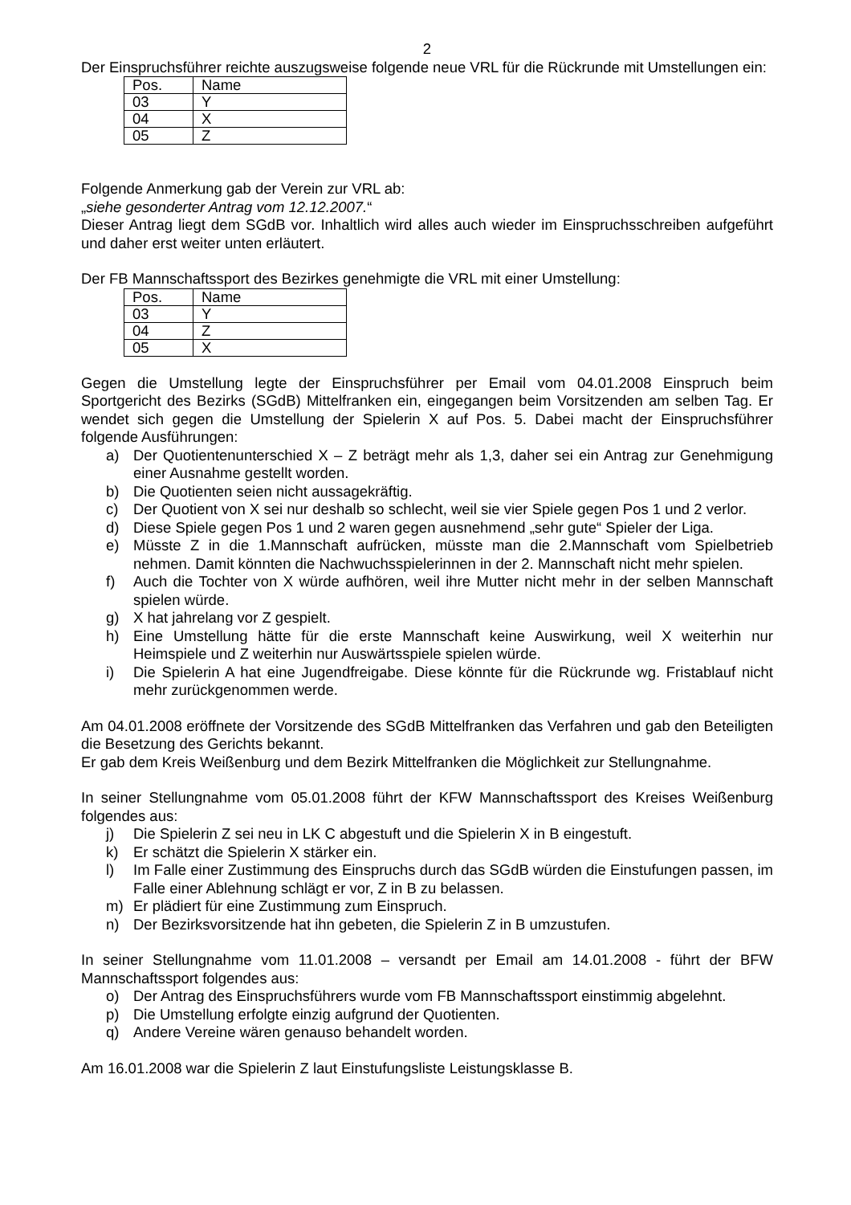2
Der Einspruchsführer reichte auszugsweise folgende neue VRL für die Rückrunde mit Umstellungen ein:
| Pos. | Name |
| 03 | Y |
| 04 | X |
| 05 | Z |
Folgende Anmerkung gab der Verein zur VRL ab:
„siehe gesonderter Antrag vom 12.12.2007.“
Dieser Antrag liegt dem SGdB vor. Inhaltlich wird alles auch wieder im Einspruchsschreiben aufgeführt und daher erst weiter unten erläutert.
Der FB Mannschaftssport des Bezirkes genehmigte die VRL mit einer Umstellung:
| Pos. | Name |
| 03 | Y |
| 04 | Z |
| 05 | X |
Gegen die Umstellung legte der Einspruchsführer per Email vom 04.01.2008 Einspruch beim Sportgericht des Bezirks (SGdB) Mittelfranken ein, eingegangen beim Vorsitzenden am selben Tag. Er wendet sich gegen die Umstellung der Spielerin X auf Pos. 5. Dabei macht der Einspruchsführer folgende Ausführungen:
a) Der Quotientenunterschied X – Z beträgt mehr als 1,3, daher sei ein Antrag zur Genehmigung einer Ausnahme gestellt worden.
b) Die Quotienten seien nicht aussagekräftig.
c) Der Quotient von X sei nur deshalb so schlecht, weil sie vier Spiele gegen Pos 1 und 2 verlor.
d) Diese Spiele gegen Pos 1 und 2 waren gegen ausnehmend „sehr gute“ Spieler der Liga.
e) Müsste Z in die 1.Mannschaft aufrücken, müsste man die 2.Mannschaft vom Spielbetrieb nehmen. Damit könnten die Nachwuchsspielerinnen in der 2. Mannschaft nicht mehr spielen.
f) Auch die Tochter von X würde aufhören, weil ihre Mutter nicht mehr in der selben Mannschaft spielen würde.
g) X hat jahrelang vor Z gespielt.
h) Eine Umstellung hätte für die erste Mannschaft keine Auswirkung, weil X weiterhin nur Heimspiele und Z weiterhin nur Auswärtsspiele spielen würde.
i) Die Spielerin A hat eine Jugendfreigabe. Diese könnte für die Rückrunde wg. Fristablauf nicht mehr zurückgenommen werde.
Am 04.01.2008 eröffnete der Vorsitzende des SGdB Mittelfranken das Verfahren und gab den Beteiligten die Besetzung des Gerichts bekannt.
Er gab dem Kreis Weißenburg und dem Bezirk Mittelfranken die Möglichkeit zur Stellungnahme.
In seiner Stellungnahme vom 05.01.2008 führt der KFW Mannschaftssport des Kreises Weißenburg folgendes aus:
j) Die Spielerin Z sei neu in LK C abgestuft und die Spielerin X in B eingestuft.
k) Er schätzt die Spielerin X stärker ein.
l) Im Falle einer Zustimmung des Einspruchs durch das SGdB würden die Einstufungen passen, im Falle einer Ablehnung schlägt er vor, Z in B zu belassen.
m) Er plädiert für eine Zustimmung zum Einspruch.
n) Der Bezirksvorsitzende hat ihn gebeten, die Spielerin Z in B umzustufen.
In seiner Stellungnahme vom 11.01.2008 – versandt per Email am 14.01.2008 - führt der BFW Mannschaftssport folgendes aus:
o) Der Antrag des Einspruchsführers wurde vom FB Mannschaftssport einstimmig abgelehnt.
p) Die Umstellung erfolgte einzig aufgrund der Quotienten.
q) Andere Vereine wären genauso behandelt worden.
Am 16.01.2008 war die Spielerin Z laut Einstufungsliste Leistungsklasse B.